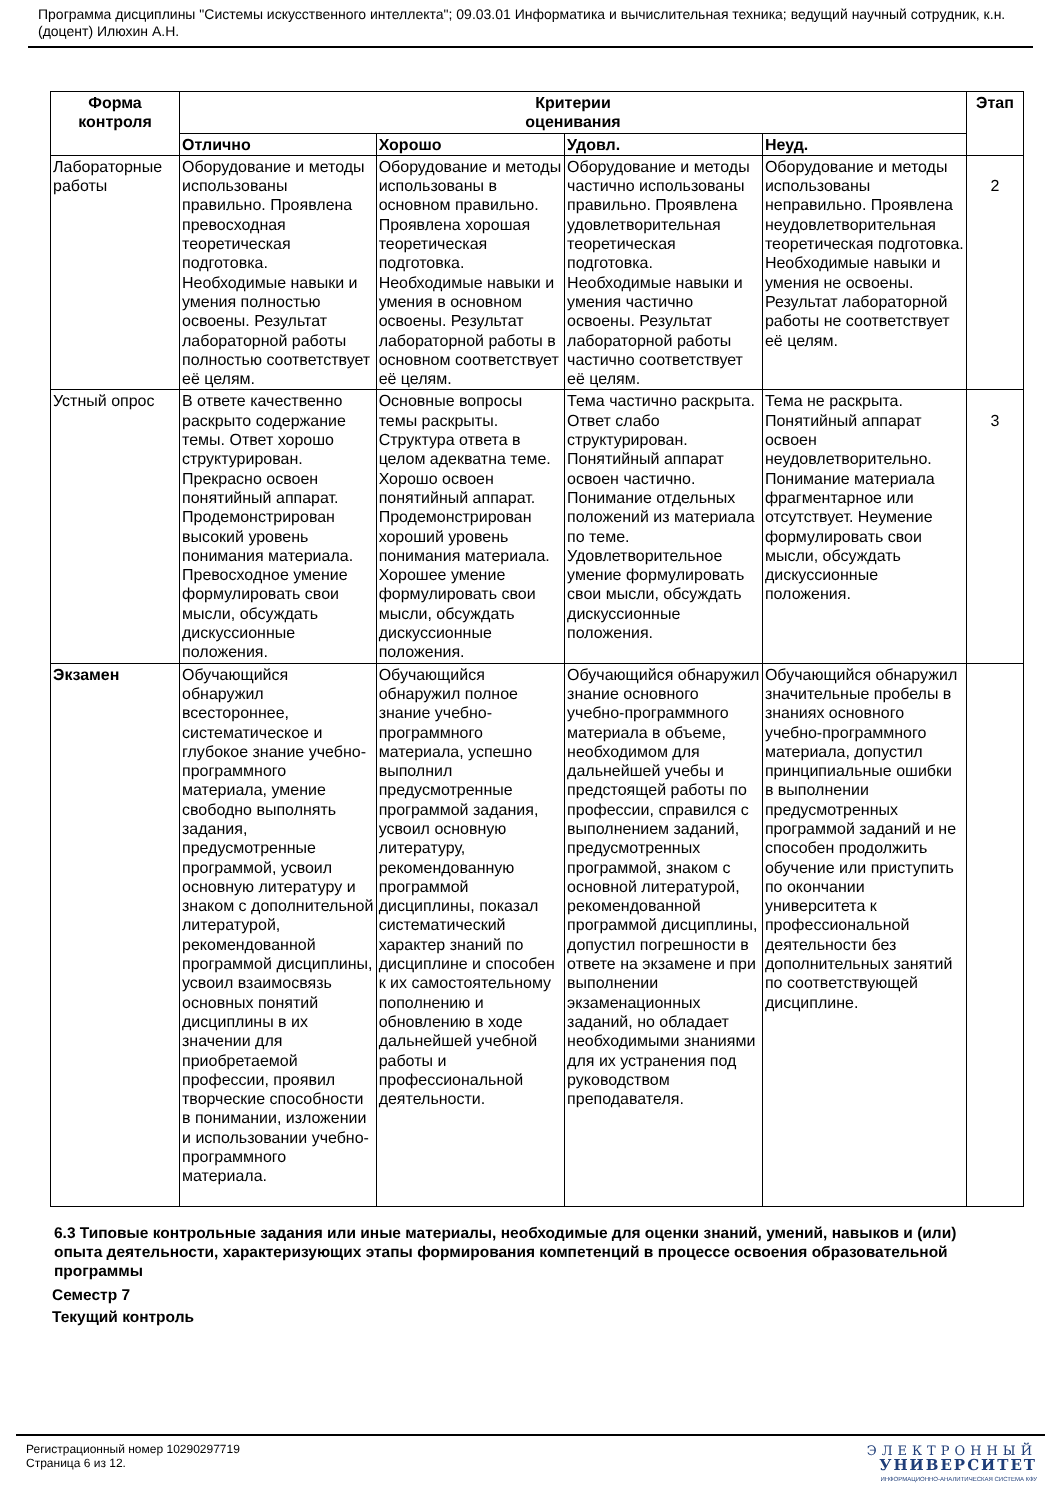Программа дисциплины "Системы искусственного интеллекта"; 09.03.01 Информатика и вычислительная техника; ведущий научный сотрудник, к.н. (доцент) Илюхин А.Н.
| Форма контроля | Критерии оценивания | | | | Этап |
| --- | --- | --- | --- | --- | --- |
| | Отлично | Хорошо | Удовл. | Неуд. | |
| Лабораторные работы | Оборудование и методы использованы правильно. Проявлена превосходная теоретическая подготовка. Необходимые навыки и умения полностью освоены. Результат лабораторной работы полностью соответствует её целям. | Оборудование и методы использованы в основном правильно. Проявлена хорошая теоретическая подготовка. Необходимые навыки и умения в основном освоены. Результат лабораторной работы в основном соответствует её целям. | Оборудование и методы частично использованы правильно. Проявлена удовлетворительная теоретическая подготовка. Необходимые навыки и умения частично освоены. Результат лабораторной работы частично соответствует её целям. | Оборудование и методы использованы неправильно. Проявлена неудовлетворительная теоретическая подготовка. Необходимые навыки и умения не освоены. Результат лабораторной работы не соответствует её целям. | 2 |
| Устный опрос | В ответе качественно раскрыто содержание темы. Ответ хорошо структурирован. Прекрасно освоен понятийный аппарат. Продемонстрирован высокий уровень понимания материала. Превосходное умение формулировать свои мысли, обсуждать дискуссионные положения. | Основные вопросы темы раскрыты. Структура ответа в целом адекватна теме. Хорошо освоен понятийный аппарат. Продемонстрирован хороший уровень понимания материала. Хорошее умение формулировать свои мысли, обсуждать дискуссионные положения. | Тема частично раскрыта. Ответ слабо структурирован. Понятийный аппарат освоен частично. Понимание отдельных положений из материала по теме. Удовлетворительное умение формулировать свои мысли, обсуждать дискуссионные положения. | Тема не раскрыта. Понятийный аппарат освоен неудовлетворительно. Понимание материала фрагментарное или отсутствует. Неумение формулировать свои мысли, обсуждать дискуссионные положения. | 3 |
| Экзамен | Обучающийся обнаружил всестороннее, систематическое и глубокое знание учебно-программного материала, умение свободно выполнять задания, предусмотренные программой, усвоил основную литературу и знаком с дополнительной литературой, рекомендованной программой дисциплины, усвоил взаимосвязь основных понятий дисциплины в их значении для приобретаемой профессии, проявил творческие способности в понимании, изложении и использовании учебно-программного материала. | Обучающийся обнаружил полное знание учебно-программного материала, успешно выполнил предусмотренные программой задания, усвоил основную литературу, рекомендованную программой дисциплины, показал систематический характер знаний по дисциплине и способен к их самостоятельному пополнению и обновлению в ходе дальнейшей учебной работы и профессиональной деятельности. | Обучающийся обнаружил знание основного учебно-программного материала в объеме, необходимом для дальнейшей учебы и предстоящей работы по профессии, справился с выполнением заданий, предусмотренных программой, знаком с основной литературой, рекомендованной программой дисциплины, допустил погрешности в ответе на экзамене и при выполнении экзаменационных заданий, но обладает необходимыми знаниями для их устранения под руководством преподавателя. | Обучающийся обнаружил значительные пробелы в знаниях основного учебно-программного материала, допустил принципиальные ошибки в выполнении предусмотренных программой заданий и не способен продолжить обучение или приступить по окончании университета к профессиональной деятельности без дополнительных занятий по соответствующей дисциплине. | |
6.3 Типовые контрольные задания или иные материалы, необходимые для оценки знаний, умений, навыков и (или) опыта деятельности, характеризующих этапы формирования компетенций в процессе освоения образовательной программы
Семестр 7
Текущий контроль
Регистрационный номер 10290297719
Страница 6 из 12.
ЭЛЕКТРОННЫЙ
УНИВЕРСИТЕТ
ИНФОРМАЦИОННО-АНАЛИТИЧЕСКАЯ СИСТЕМА КФУ